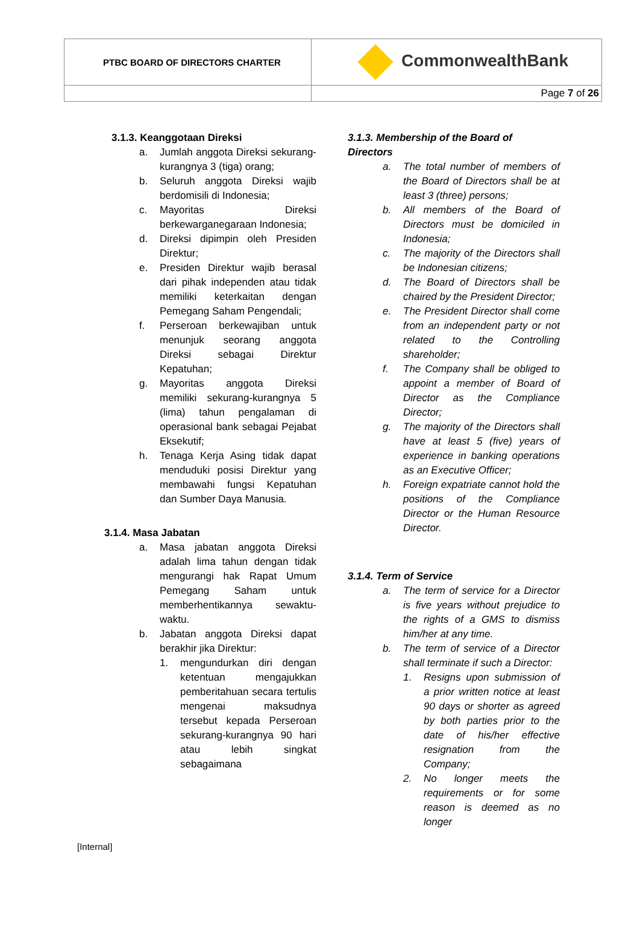| PTBC BOARD OF DIRECTORS CHARTER | CommonwealthBank |
| | Page 7 of 26 |
3.1.3. Keanggotaan Direksi
a. Jumlah anggota Direksi sekurang-kurangnya 3 (tiga) orang;
b. Seluruh anggota Direksi wajib berdomisili di Indonesia;
c. Mayoritas Direksi berkewarganegaraan Indonesia;
d. Direksi dipimpin oleh Presiden Direktur;
e. Presiden Direktur wajib berasal dari pihak independen atau tidak memiliki keterkaitan dengan Pemegang Saham Pengendali;
f. Perseroan berkewajiban untuk menunjuk seorang anggota Direksi sebagai Direktur Kepatuhan;
g. Mayoritas anggota Direksi memiliki sekurang-kurangnya 5 (lima) tahun pengalaman di operasional bank sebagai Pejabat Eksekutif;
h. Tenaga Kerja Asing tidak dapat menduduki posisi Direktur yang membawahi fungsi Kepatuhan dan Sumber Daya Manusia.
3.1.4. Masa Jabatan
a. Masa jabatan anggota Direksi adalah lima tahun dengan tidak mengurangi hak Rapat Umum Pemegang Saham untuk memberhentikannya sewaktu-waktu.
b. Jabatan anggota Direksi dapat berakhir jika Direktur:
1. mengundurkan diri dengan ketentuan mengajukkan pemberitahuan secara tertulis mengenai maksudnya tersebut kepada Perseroan sekurang-kurangnya 90 hari atau lebih singkat sebagaimana
3.1.3. Membership of the Board of Directors
a. The total number of members of the Board of Directors shall be at least 3 (three) persons;
b. All members of the Board of Directors must be domiciled in Indonesia;
c. The majority of the Directors shall be Indonesian citizens;
d. The Board of Directors shall be chaired by the President Director;
e. The President Director shall come from an independent party or not related to the Controlling shareholder;
f. The Company shall be obliged to appoint a member of Board of Director as the Compliance Director;
g. The majority of the Directors shall have at least 5 (five) years of experience in banking operations as an Executive Officer;
h. Foreign expatriate cannot hold the positions of the Compliance Director or the Human Resource Director.
3.1.4. Term of Service
a. The term of service for a Director is five years without prejudice to the rights of a GMS to dismiss him/her at any time.
b. The term of service of a Director shall terminate if such a Director:
1. Resigns upon submission of a prior written notice at least 90 days or shorter as agreed by both parties prior to the date of his/her effective resignation from the Company;
2. No longer meets the requirements or for some reason is deemed as no longer
[Internal]